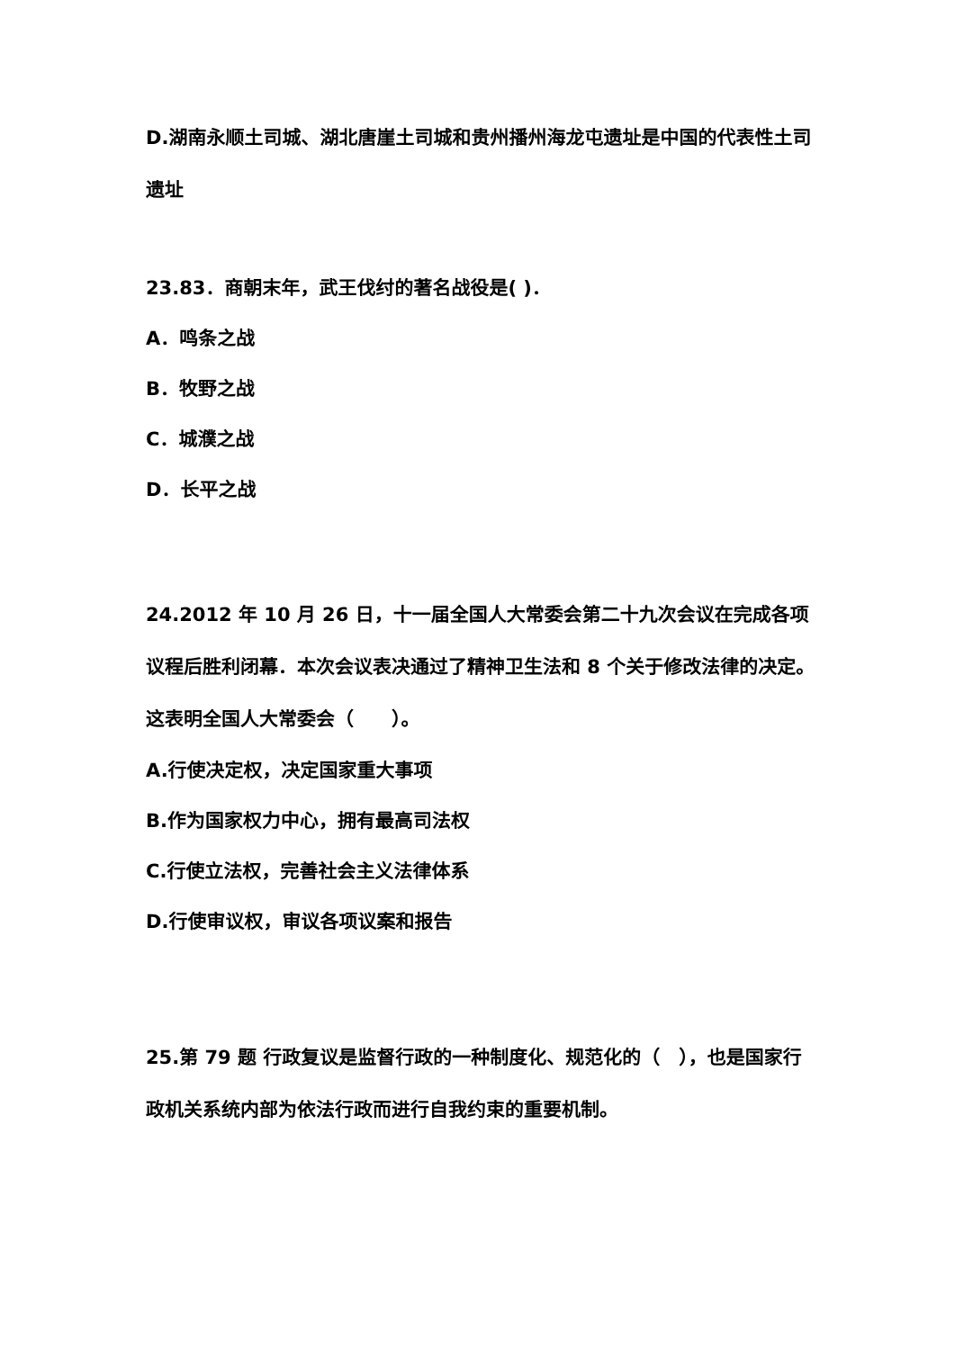D.湖南永顺土司城、湖北唐崖土司城和贵州播州海龙屯遗址是中国的代表性土司遗址
23.83．商朝末年，武王伐纣的著名战役是( )．
A．鸣条之战
B．牧野之战
C．城濮之战
D．长平之战
24.2012 年 10 月 26 日，十一届全国人大常委会第二十九次会议在完成各项议程后胜利闭幕．本次会议表决通过了精神卫生法和 8 个关于修改法律的决定。这表明全国人大常委会（　　）。
A.行使决定权，决定国家重大事项
B.作为国家权力中心，拥有最高司法权
C.行使立法权，完善社会主义法律体系
D.行使审议权，审议各项议案和报告
25.第 79 题 行政复议是监督行政的一种制度化、规范化的（　），也是国家行政机关系统内部为依法行政而进行自我约束的重要机制。